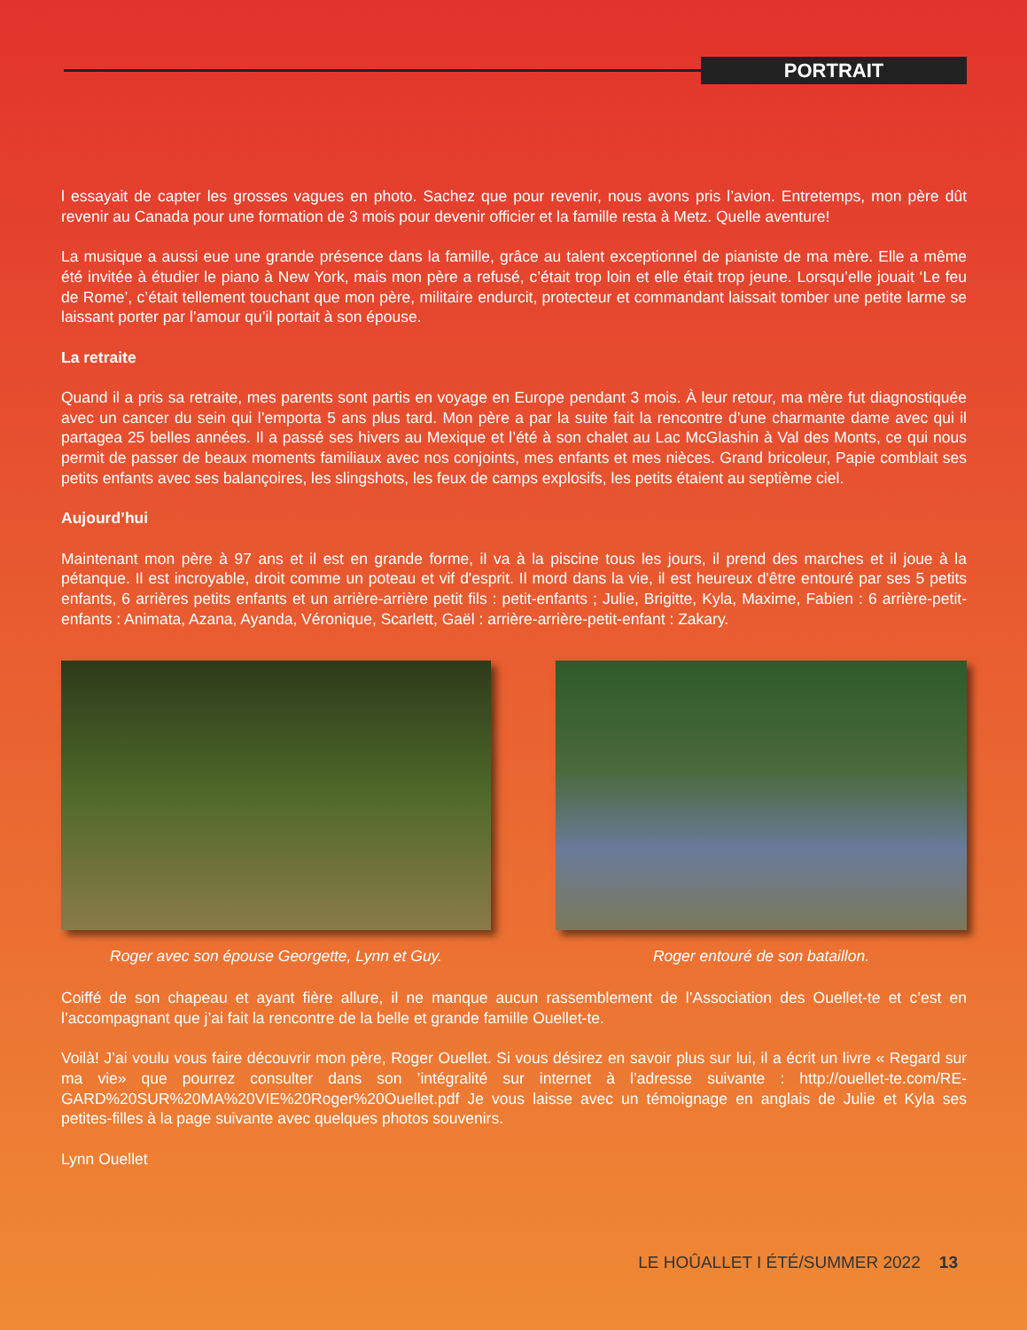PORTRAIT
l essayait de capter les grosses vagues en photo. Sachez que pour revenir, nous avons pris l’avion. Entretemps, mon père dût revenir au Canada pour une formation de 3 mois pour devenir officier et la famille resta à Metz. Quelle aventure!
La musique a aussi eue une grande présence dans la famille, grâce au talent exceptionnel de pianiste de ma mère. Elle a même été invitée à étudier le piano à New York, mais mon père a refusé, c’était trop loin et elle était trop jeune. Lorsqu’elle jouait ‘Le feu de Rome’, c’était tellement touchant que mon père, militaire endurcit, protecteur et commandant laissait tomber une petite larme se laissant porter par l’amour qu’il portait à son épouse.
La retraite
Quand il a pris sa retraite, mes parents sont partis en voyage en Europe pendant 3 mois. À leur retour, ma mère fut diagnostiquée avec un cancer du sein qui l’emporta 5 ans plus tard. Mon père a par la suite fait la rencontre d’une charmante dame avec qui il partagea 25 belles années. Il a passé ses hivers au Mexique et l’été à son chalet au Lac McGlashin à Val des Monts, ce qui nous permit de passer de beaux moments familiaux avec nos conjoints, mes enfants et mes nièces. Grand bricoleur, Papie comblait ses petits enfants avec ses balançoires, les slingshots, les feux de camps explosifs, les petits étaient au septième ciel.
Aujourd’hui
Maintenant mon père à 97 ans et il est en grande forme, il va à la piscine tous les jours, il prend des marches et il joue à la pétanque. Il est incroyable, droit comme un poteau et vif d'esprit. Il mord dans la vie, il est heureux d'être entouré par ses 5 petits enfants, 6 arrières petits enfants et un arrière-arrière petit fils : petit-enfants ; Julie, Brigitte, Kyla, Maxime, Fabien : 6 arrière-petit-enfants : Animata, Azana, Ayanda, Véronique, Scarlett, Gaël : arrière-arrière-petit-enfant : Zakary.
Roger avec son épouse Georgette, Lynn et Guy. Roger entouré de son bataillon.
Coiffé de son chapeau et ayant fière allure, il ne manque aucun rassemblement de l’Association des Ouellet-te et c’est en l’accompagnant que j’ai fait la rencontre de la belle et grande famille Ouellet-te.
Voilà! J’ai voulu vous faire découvrir mon père, Roger Ouellet. Si vous désirez en savoir plus sur lui, il a écrit un livre « Regard sur ma vie» que pourrez consulter dans son ’intégralité sur internet à l’adresse suivante : http://ouellet-te.com/RE-GARD%20SUR%20MA%20VIE%20Roger%20Ouellet.pdf Je vous laisse avec un témoignage en anglais de Julie et Kyla ses petites-filles à la page suivante avec quelques photos souvenirs.
Lynn Ouellet
LE HOÛALLET I ÉTÉ/SUMMER 2022 13